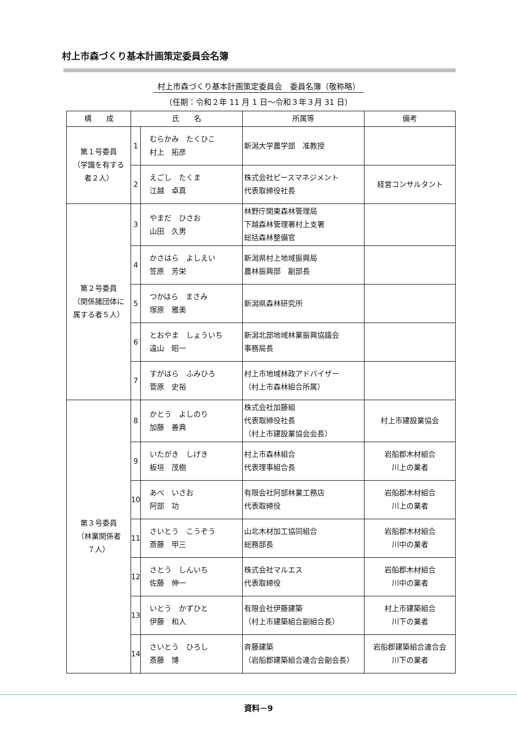村上市森づくり基本計画策定委員会名簿
村上市森づくり基本計画策定委員会　委員名簿（敬称略）
（任期：令和２年 11 月 1 日〜令和３年３月 31 日）
| 構 成 | 氏 名 | | 所属等 | 備考 |
| --- | --- | --- | --- | --- |
| 第１号委員 （学識を有する 者２人） | 1 | むらかみ たくひこ 村上 拓彦 | 新潟大学農学部 准教授 | |
| | 2 | えごし たくま 江越 卓真 | 株式会社ピースマネジメント 代表取締役社長 | 経営コンサルタント |
| 第２号委員 （関係諸団体に 属する者５人） | 3 | やまだ ひさお 山田 久男 | 林野庁関東森林管理局 下越森林管理署村上支署 総括森林整備官 | |
| | 4 | かさはら よしえい 笠原 芳栄 | 新潟県村上地域振興局 農林振興部 副部長 | |
| | 5 | つかはら まさみ 塚原 雅美 | 新潟県森林研究所 | |
| | 6 | とおやま しょういち 遠山 昭一 | 新潟北部地域林業振興協議会 事務局長 | |
| | 7 | すがはら ふみひろ 菅原 史裕 | 村上市地域林政アドバイザー （村上市森林組合所属） | |
| 第３号委員 （林業関係者 ７人） | 8 | かとう よしのり 加藤 善典 | 株式会社加藤組 代表取締役社長 （村上市建設業協会会長） | 村上市建設業協会 |
| | 9 | いたがき しげき 板垣 茂樹 | 村上市森林組合 代表理事組合長 | 岩船郡木材組合 川上の業者 |
| | 10 | あべ いさお 阿部 功 | 有限会社阿部林業工務店 代表取締役 | 岩船郡木材組合 川上の業者 |
| | 11 | さいとう こうぞう 斎藤 甲三 | 山北木材加工協同組合 総務部長 | 岩船郡木材組合 川中の業者 |
| | 12 | さとう しんいち 佐藤 伸一 | 株式会社マルエス 代表取締役 | 岩船郡木材組合 川中の業者 |
| | 13 | いとう かずひと 伊藤 和人 | 有限会社伊藤建築 （村上市建築組合副組合長） | 村上市建築組合 川下の業者 |
| | 14 | さいとう ひろし 斎藤 博 | 斉藤建築 （岩船郡建築組合連合会副会長） | 岩船郡建築組合連合会 川下の業者 |
資料－9